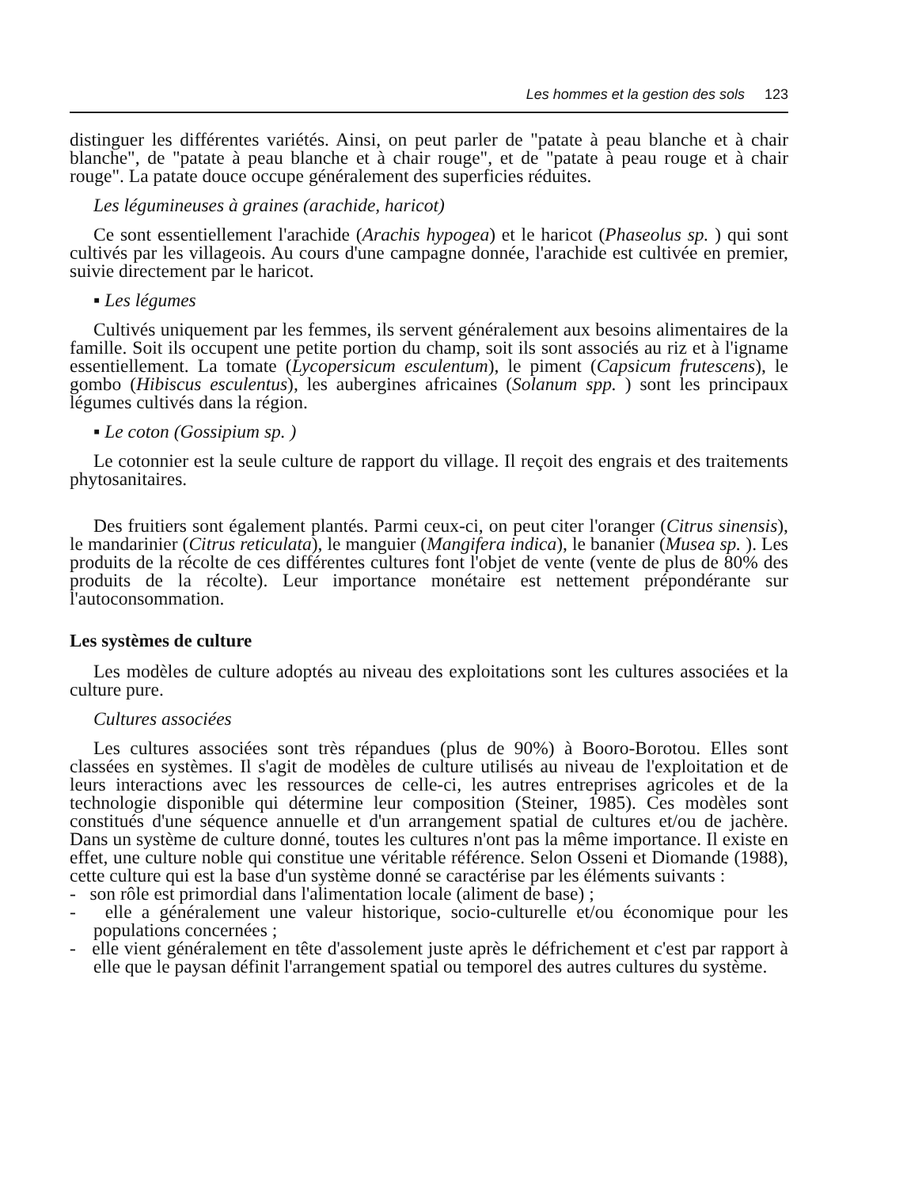Les hommes et la gestion des sols 123
distinguer les différentes variétés. Ainsi, on peut parler de "patate à peau blanche et à chair blanche", de "patate à peau blanche et à chair rouge", et de "patate à peau rouge et à chair rouge". La patate douce occupe généralement des superficies réduites.
Les légumineuses à graines (arachide, haricot)
Ce sont essentiellement l'arachide (Arachis hypogea) et le haricot (Phaseolus sp. ) qui sont cultivés par les villageois. Au cours d'une campagne donnée, l'arachide est cultivée en premier, suivie directement par le haricot.
▪ Les légumes
Cultivés uniquement par les femmes, ils servent généralement aux besoins alimentaires de la famille. Soit ils occupent une petite portion du champ, soit ils sont associés au riz et à l'igname essentiellement. La tomate (Lycopersicum esculentum), le piment (Capsicum frutescens), le gombo (Hibiscus esculentus), les aubergines africaines (Solanum spp. ) sont les principaux légumes cultivés dans la région.
▪ Le coton (Gossipium sp. )
Le cotonnier est la seule culture de rapport du village. Il reçoit des engrais et des traitements phytosanitaires.
Des fruitiers sont également plantés. Parmi ceux-ci, on peut citer l'oranger (Citrus sinensis), le mandarinier (Citrus reticulata), le manguier (Mangifera indica), le bananier (Musea sp. ). Les produits de la récolte de ces différentes cultures font l'objet de vente (vente de plus de 80% des produits de la récolte). Leur importance monétaire est nettement prépondérante sur l'autoconsommation.
Les systèmes de culture
Les modèles de culture adoptés au niveau des exploitations sont les cultures associées et la culture pure.
Cultures associées
Les cultures associées sont très répandues (plus de 90%) à Booro-Borotou. Elles sont classées en systèmes. Il s'agit de modèles de culture utilisés au niveau de l'exploitation et de leurs interactions avec les ressources de celle-ci, les autres entreprises agricoles et de la technologie disponible qui détermine leur composition (Steiner, 1985). Ces modèles sont constitués d'une séquence annuelle et d'un arrangement spatial de cultures et/ou de jachère. Dans un système de culture donné, toutes les cultures n'ont pas la même importance. Il existe en effet, une culture noble qui constitue une véritable référence. Selon Osseni et Diomande (1988), cette culture qui est la base d'un système donné se caractérise par les éléments suivants :
- son rôle est primordial dans l'alimentation locale (aliment de base) ;
- elle a généralement une valeur historique, socio-culturelle et/ou économique pour les populations concernées ;
- elle vient généralement en tête d'assolement juste après le défrichement et c'est par rapport à elle que le paysan définit l'arrangement spatial ou temporel des autres cultures du système.